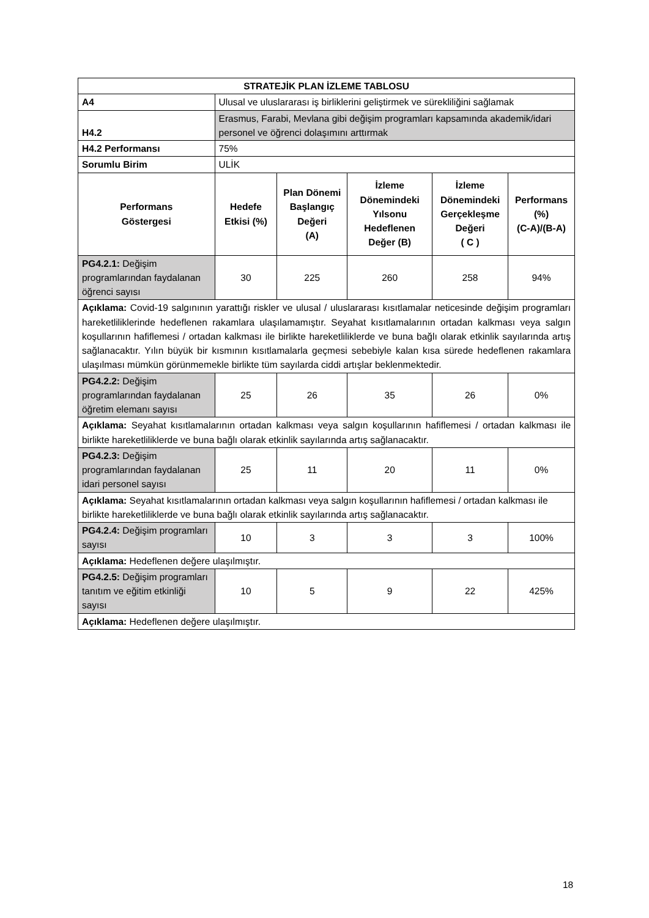| STRATEJİK PLAN İZLEME TABLOSU | | | | | |
| --- | --- | --- | --- | --- | --- |
| A4 | Ulusal ve uluslararası iş birliklerini geliştirmek ve sürekliliğini sağlamak | | | | |
| H4.2 | Erasmus, Farabi, Mevlana gibi değişim programları kapsamında akademik/idari personel ve öğrenci dolaşımını arttırmak | | | | |
| H4.2 Performansı | 75% | | | | |
| Sorumlu Birim | ULİK | | | | |
| Performans Göstergesi | Hedefe Etkisi (%) | Plan Dönemi Başlangıç Değeri (A) | İzleme Dönemindeki Yılsonu Hedeflenen Değer (B) | İzleme Dönemindeki Gerçekleşme Değeri ( C ) | Performans (%) (C-A)/(B-A) |
| PG4.2.1: Değişim programlarından faydalanan öğrenci sayısı | 30 | 225 | 260 | 258 | 94% |
| Açıklama: Covid-19 salgınının yarattığı riskler ve ulusal / uluslararası kısıtlamalar neticesinde değişim programları hareketliliklerinde hedeflenen rakamlara ulaşılamamıştır. Seyahat kısıtlamalarının ortadan kalkması veya salgın koşullarının hafiflemesi / ortadan kalkması ile birlikte hareketliliklerde ve buna bağlı olarak etkinlik sayılarında artış sağlanacaktır. Yılın büyük bir kısmının kısıtlamalarla geçmesi sebebiyle kalan kısa sürede hedeflenen rakamlara ulaşılması mümkün görünmemekle birlikte tüm sayılarda ciddi artışlar beklenmektedir. | | | | | |
| PG4.2.2: Değişim programlarından faydalanan öğretim elemanı sayısı | 25 | 26 | 35 | 26 | 0% |
| Açıklama: Seyahat kısıtlamalarının ortadan kalkması veya salgın koşullarının hafiflemesi / ortadan kalkması ile birlikte hareketliliklerde ve buna bağlı olarak etkinlik sayılarında artış sağlanacaktır. | | | | | |
| PG4.2.3: Değişim programlarından faydalanan idari personel sayısı | 25 | 11 | 20 | 11 | 0% |
| Açıklama: Seyahat kısıtlamalarının ortadan kalkması veya salgın koşullarının hafiflemesi / ortadan kalkması ile birlikte hareketliliklerde ve buna bağlı olarak etkinlik sayılarında artış sağlanacaktır. | | | | | |
| PG4.2.4: Değişim programları sayısı | 10 | 3 | 3 | 3 | 100% |
| Açıklama: Hedeflenen değere ulaşılmıştır. | | | | | |
| PG4.2.5: Değişim programları tanıtım ve eğitim etkinliği sayısı | 10 | 5 | 9 | 22 | 425% |
| Açıklama: Hedeflenen değere ulaşılmıştır. | | | | | |
18